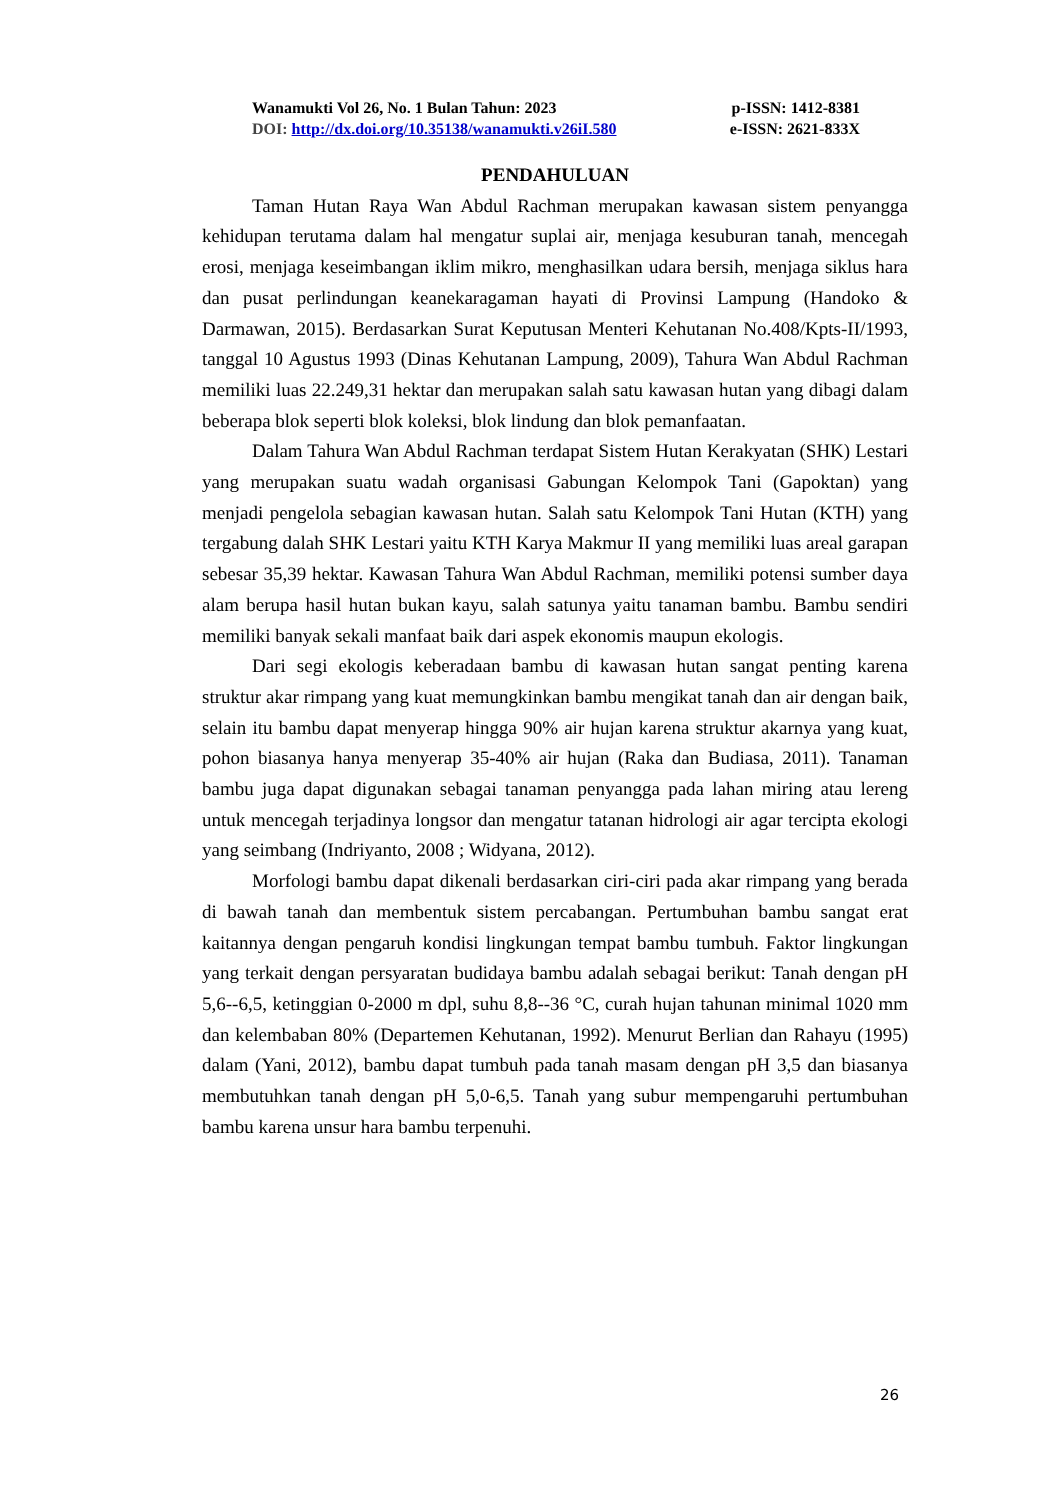Wanamukti Vol 26, No. 1 Bulan Tahun: 2023 p-ISSN: 1412-8381
DOI: http://dx.doi.org/10.35138/wanamukti.v26iI.580 e-ISSN: 2621-833X
PENDAHULUAN
Taman Hutan Raya Wan Abdul Rachman merupakan kawasan sistem penyangga kehidupan terutama dalam hal mengatur suplai air, menjaga kesuburan tanah, mencegah erosi, menjaga keseimbangan iklim mikro, menghasilkan udara bersih, menjaga siklus hara dan pusat perlindungan keanekaragaman hayati di Provinsi Lampung (Handoko & Darmawan, 2015). Berdasarkan Surat Keputusan Menteri Kehutanan No.408/Kpts-II/1993, tanggal 10 Agustus 1993 (Dinas Kehutanan Lampung, 2009), Tahura Wan Abdul Rachman memiliki luas 22.249,31 hektar dan merupakan salah satu kawasan hutan yang dibagi dalam beberapa blok seperti blok koleksi, blok lindung dan blok pemanfaatan.
Dalam Tahura Wan Abdul Rachman terdapat Sistem Hutan Kerakyatan (SHK) Lestari yang merupakan suatu wadah organisasi Gabungan Kelompok Tani (Gapoktan) yang menjadi pengelola sebagian kawasan hutan. Salah satu Kelompok Tani Hutan (KTH) yang tergabung dalah SHK Lestari yaitu KTH Karya Makmur II yang memiliki luas areal garapan sebesar 35,39 hektar. Kawasan Tahura Wan Abdul Rachman, memiliki potensi sumber daya alam berupa hasil hutan bukan kayu, salah satunya yaitu tanaman bambu. Bambu sendiri memiliki banyak sekali manfaat baik dari aspek ekonomis maupun ekologis.
Dari segi ekologis keberadaan bambu di kawasan hutan sangat penting karena struktur akar rimpang yang kuat memungkinkan bambu mengikat tanah dan air dengan baik, selain itu bambu dapat menyerap hingga 90% air hujan karena struktur akarnya yang kuat, pohon biasanya hanya menyerap 35-40% air hujan (Raka dan Budiasa, 2011). Tanaman bambu juga dapat digunakan sebagai tanaman penyangga pada lahan miring atau lereng untuk mencegah terjadinya longsor dan mengatur tatanan hidrologi air agar tercipta ekologi yang seimbang (Indriyanto, 2008 ; Widyana, 2012).
Morfologi bambu dapat dikenali berdasarkan ciri-ciri pada akar rimpang yang berada di bawah tanah dan membentuk sistem percabangan. Pertumbuhan bambu sangat erat kaitannya dengan pengaruh kondisi lingkungan tempat bambu tumbuh. Faktor lingkungan yang terkait dengan persyaratan budidaya bambu adalah sebagai berikut: Tanah dengan pH 5,6--6,5, ketinggian 0-2000 m dpl, suhu 8,8--36 °C, curah hujan tahunan minimal 1020 mm dan kelembaban 80% (Departemen Kehutanan, 1992). Menurut Berlian dan Rahayu (1995) dalam (Yani, 2012), bambu dapat tumbuh pada tanah masam dengan pH 3,5 dan biasanya membutuhkan tanah dengan pH 5,0-6,5. Tanah yang subur mempengaruhi pertumbuhan bambu karena unsur hara bambu terpenuhi.
26